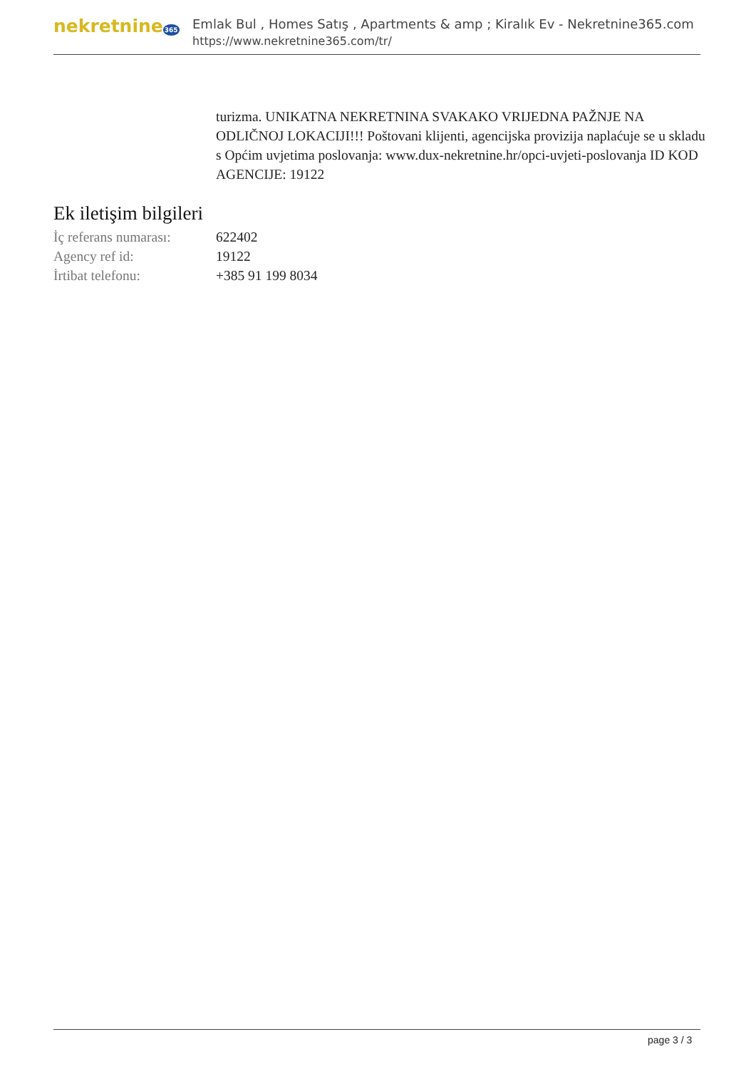nekretnine365
Emlak Bul , Homes Satış , Apartments & amp ; Kiralık Ev - Nekretnine365.com
https://www.nekretnine365.com/tr/
turizma. UNIKATNA NEKRETNINA SVAKAKO VRIJEDNA PAŽNJE NA ODLIČNOJ LOKACIJI!!! Poštovani klijenti, agencijska provizija naplaćuje se u skladu s Općim uvjetima poslovanja: www.dux-nekretnine.hr/opci-uvjeti-poslovanja ID KOD AGENCIJE: 19122
Ek iletişim bilgileri
| İç referans numarası: | 622402 |
| Agency ref id: | 19122 |
| İrtibat telefonu: | +385 91 199 8034 |
page 3 / 3